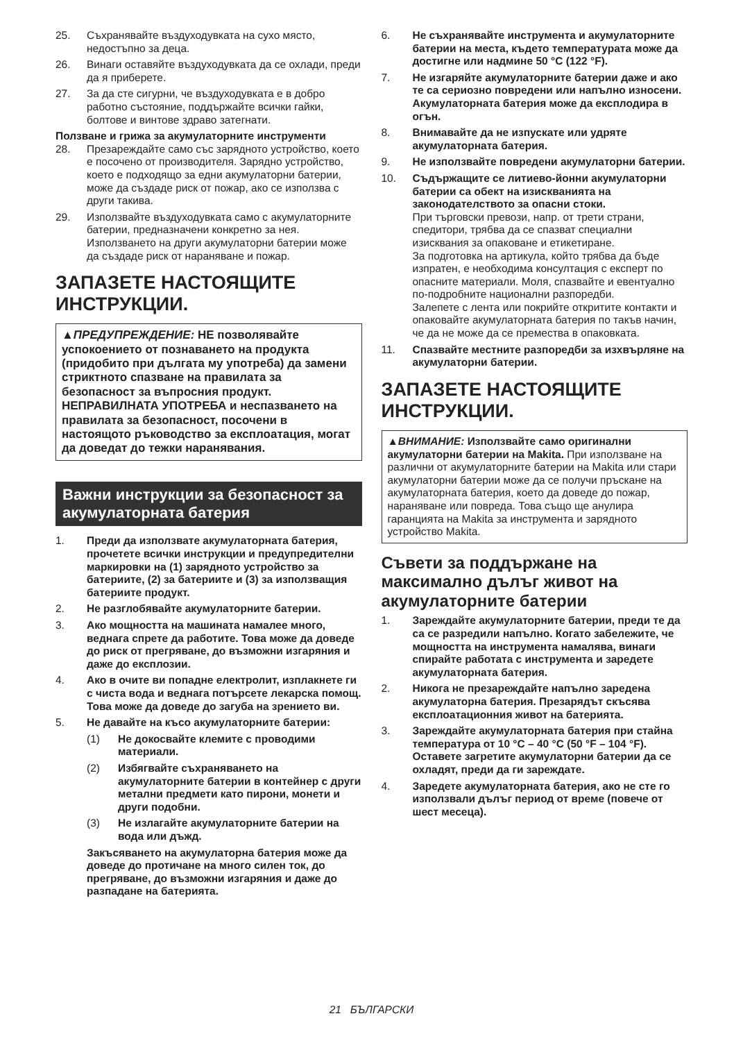25. Съхранявайте въздуходувката на сухо място, недостъпно за деца.
26. Винаги оставяйте въздуходувката да се охлади, преди да я приберете.
27. За да сте сигурни, че въздуходувката е в добро работно състояние, поддържайте всички гайки, болтове и винтове здраво затегнати.
Ползване и грижа за акумулаторните инструменти
28. Презареждайте само със зарядното устройство, което е посочено от производителя. Зарядно устройство, което е подходящо за едни акумулаторни батерии, може да създаде риск от пожар, ако се използва с други такива.
29. Използвайте въздуходувката само с акумулаторните батерии, предназначени конкретно за нея. Използването на други акумулаторни батерии може да създаде риск от нараняване и пожар.
ЗАПАЗЕТЕ НАСТОЯЩИТЕ ИНСТРУКЦИИ.
▲ПРЕДУПРЕЖДЕНИЕ: НЕ позволявайте успокоението от познаването на продукта (придобито при дългата му употреба) да замени стриктното спазване на правилата за безопасност за въпросния продукт. НЕПРАВИЛНАТА УПОТРЕБА и неспазването на правилата за безопасност, посочени в настоящото ръководство за експлоатация, могат да доведат до тежки наранявания.
Важни инструкции за безопасност за акумулаторната батерия
1. Преди да използвате акумулаторната батерия, прочетете всички инструкции и предупредителни маркировки на (1) зарядното устройство за батериите, (2) за батериите и (3) за използващия батериите продукт.
2. Не разглобявайте акумулаторните батерии.
3. Ако мощността на машината намалее много, веднага спрете да работите. Това може да доведе до риск от прегряване, до възможни изгаряния и даже до експлозии.
4. Ако в очите ви попадне електролит, изплакнете ги с чиста вода и веднага потърсете лекарска помощ. Това може да доведе до загуба на зрението ви.
5. Не давайте на късо акумулаторните батерии:
(1) Не докосвайте клемите с проводими материали.
(2) Избягвайте съхраняването на акумулаторните батерии в контейнер с други метални предмети като пирони, монети и други подобни.
(3) Не излагайте акумулаторните батерии на вода или дъжд.
Закъсяването на акумулаторна батерия може да доведе до протичане на много силен ток, до прегряване, до възможни изгаряния и даже до разпадане на батерията.
6. Не съхранявайте инструмента и акумулаторните батерии на места, където температурата може да достигне или надмине 50 °C (122 °F).
7. Не изгаряйте акумулаторните батерии даже и ако те са сериозно повредени или напълно износени. Акумулаторната батерия може да експлодира в огън.
8. Внимавайте да не изпускате или удряте акумулаторната батерия.
9. Не използвайте повредени акумулаторни батерии.
10. Съдържащите се литиево-йонни акумулаторни батерии са обект на изискванията на законодателството за опасни стоки.
При търговски превози, напр. от трети страни, спедитори, трябва да се спазват специални изисквания за опаковане и етикетиране.
За подготовка на артикула, който трябва да бъде изпратен, е необходима консултация с експерт по опасните материали. Моля, спазвайте и евентуално по-подробните национални разпоредби.
Залепете с лента или покрийте откритите контакти и опаковайте акумулаторната батерия по такъв начин, че да не може да се премества в опаковката.
11. Спазвайте местните разпоредби за изхвърляне на акумулаторни батерии.
ЗАПАЗЕТЕ НАСТОЯЩИТЕ ИНСТРУКЦИИ.
▲ВНИМАНИЕ: Използвайте само оригинални акумулаторни батерии на Makita. При използване на различни от акумулаторните батерии на Makita или стари акумулаторни батерии може да се получи пръскане на акумулаторната батерия, което да доведе до пожар, нараняване или повреда. Това също ще анулира гаранцията на Makita за инструмента и зарядното устройство Makita.
Съвети за поддържане на максимално дълъг живот на акумулаторните батерии
1. Зареждайте акумулаторните батерии, преди те да са се разредили напълно. Когато забележите, че мощността на инструмента намалява, винаги спирайте работата с инструмента и заредете акумулаторната батерия.
2. Никога не презареждайте напълно заредена акумулаторна батерия. Презарядът скъсява експлоатационния живот на батерията.
3. Зареждайте акумулаторната батерия при стайна температура от 10 °C – 40 °C (50 °F – 104 °F). Оставете загретите акумулаторни батерии да се охладят, преди да ги зареждате.
4. Заредете акумулаторната батерия, ако не сте го използвали дълъг период от време (повече от шест месеца).
21 БЪЛГАРСКИ